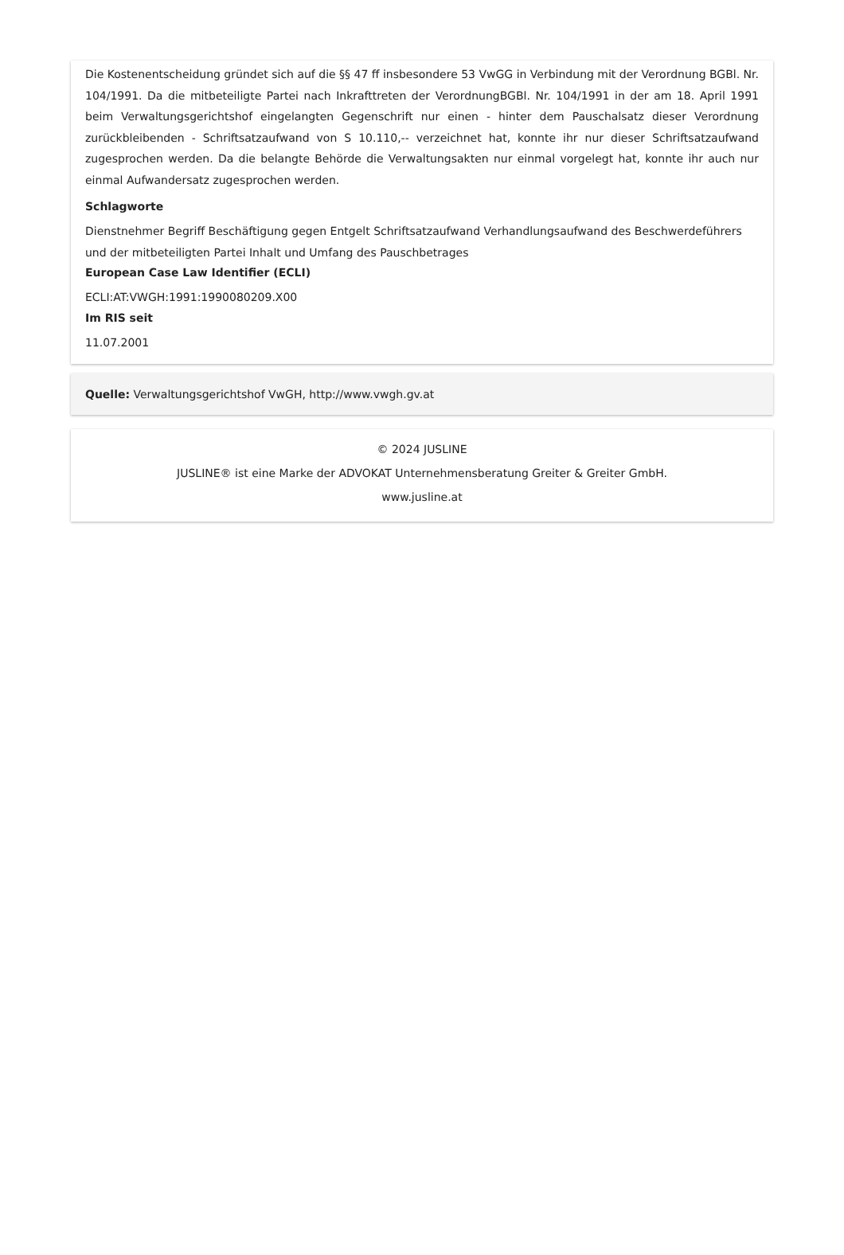Die Kostenentscheidung gründet sich auf die §§ 47 ff insbesondere 53 VwGG in Verbindung mit der Verordnung BGBl. Nr. 104/1991. Da die mitbeteiligte Partei nach Inkrafttreten der VerordnungBGBl. Nr. 104/1991 in der am 18. April 1991 beim Verwaltungsgerichtshof eingelangten Gegenschrift nur einen - hinter dem Pauschalsatz dieser Verordnung zurückbleibenden - Schriftsatzaufwand von S 10.110,-- verzeichnet hat, konnte ihr nur dieser Schriftsatzaufwand zugesprochen werden. Da die belangte Behörde die Verwaltungsakten nur einmal vorgelegt hat, konnte ihr auch nur einmal Aufwandersatz zugesprochen werden.
Schlagworte
Dienstnehmer Begriff Beschäftigung gegen Entgelt Schriftsatzaufwand Verhandlungsaufwand des Beschwerdeführers und der mitbeteiligten Partei Inhalt und Umfang des Pauschbetrages
European Case Law Identifier (ECLI)
ECLI:AT:VWGH:1991:1990080209.X00
Im RIS seit
11.07.2001
Quelle: Verwaltungsgerichtshof VwGH, http://www.vwgh.gv.at
© 2024 JUSLINE
JUSLINE® ist eine Marke der ADVOKAT Unternehmensberatung Greiter & Greiter GmbH.
www.jusline.at